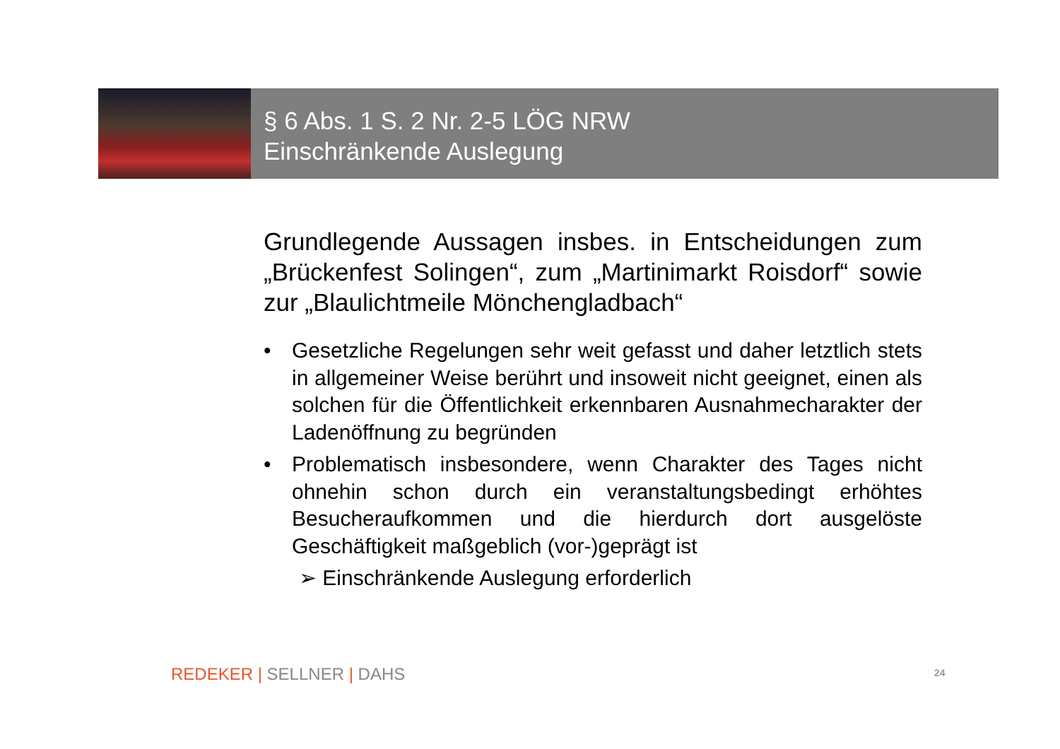§ 6 Abs. 1 S. 2 Nr. 2-5 LÖG NRW
Einschränkende Auslegung
Grundlegende Aussagen insbes. in Entscheidungen zum „Brückenfest Solingen“, zum „Martinimarkt Roisdorf“ sowie zur „Blaulichtmeile Mönchengladbach“
• Gesetzliche Regelungen sehr weit gefasst und daher letztlich stets in allgemeiner Weise berührt und insoweit nicht geeignet, einen als solchen für die Öffentlichkeit erkennbaren Ausnahmecharakter der Ladenöffnung zu begründen
• Problematisch insbesondere, wenn Charakter des Tages nicht ohnehin schon durch ein veranstaltungsbedingt erhöhtes Besucheraufkommen und die hierdurch dort ausgelöste Geschäftigkeit maßgeblich (vor-)geprägt ist
➢ Einschränkende Auslegung erforderlich
REDEKER | SELLNER | DAHS 24